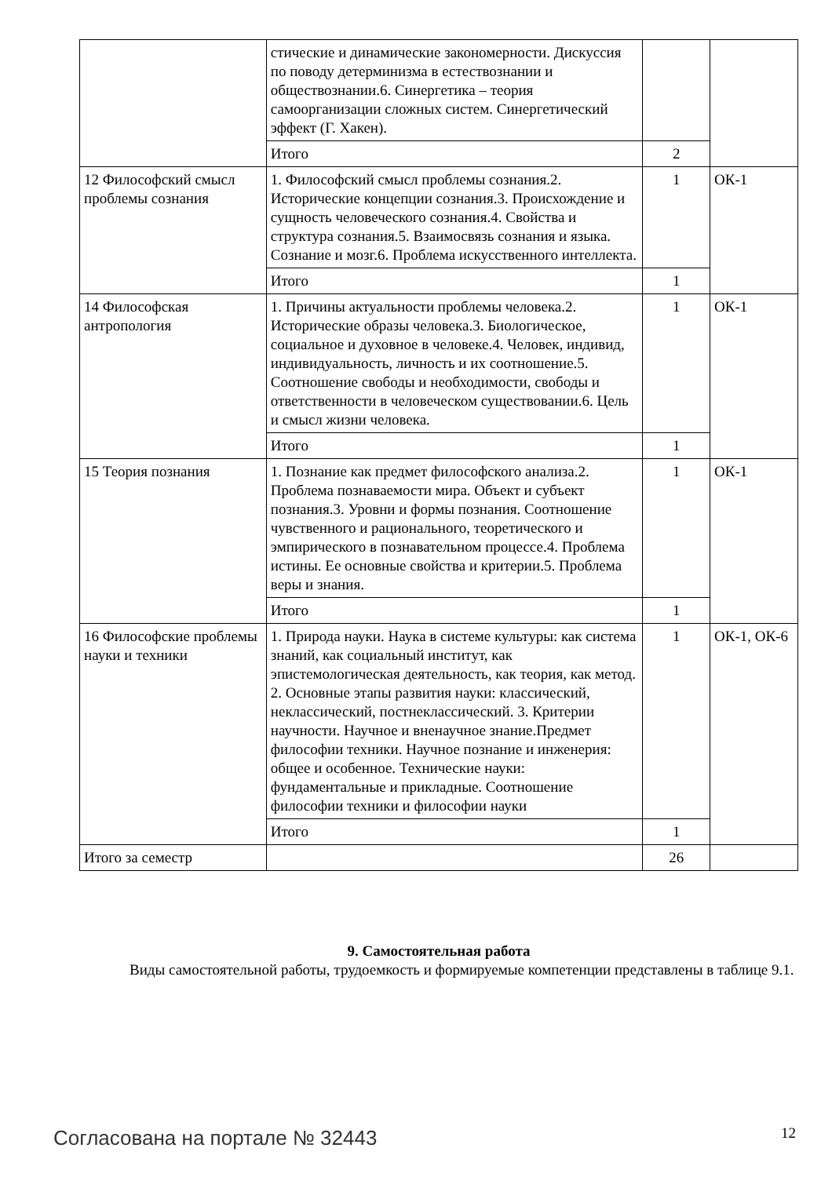| | стические и динамические закономерности. Дискуссия по поводу детерминизма в естествознании и обществознании.6. Синергетика – теория самоорганизации сложных систем. Синергетический эффект (Г. Хакен). | | |
| | Итого | 2 | |
| 12 Философский смысл проблемы сознания | 1. Философский смысл проблемы сознания.2. Исторические концепции сознания.3. Происхождение и сущность человеческого сознания.4. Свойства и структура сознания.5. Взаимосвязь сознания и языка. Сознание и мозг.6. Проблема искусственного интеллекта. | 1 | ОК-1 |
| | Итого | 1 | |
| 14 Философская антропология | 1. Причины актуальности проблемы человека.2. Исторические образы человека.3. Биологическое, социальное и духовное в человеке.4. Человек, индивид, индивидуальность, личность и их соотношение.5. Соотношение свободы и необходимости, свободы и ответственности в человеческом существовании.6. Цель и смысл жизни человека. | 1 | ОК-1 |
| | Итого | 1 | |
| 15 Теория познания | 1. Познание как предмет философского анализа.2. Проблема познаваемости мира. Объект и субъект познания.3. Уровни и формы познания. Соотношение чувственного и рационального, теоретического и эмпирического в познавательном процессе.4. Проблема истины. Ее основные свойства и критерии.5. Проблема веры и знания. | 1 | ОК-1 |
| | Итого | 1 | |
| 16 Философские проблемы науки и техники | 1. Природа науки. Наука в системе культуры: как система знаний, как социальный институт, как эпистемологическая деятельность, как теория, как метод. 2. Основные этапы развития науки: классический, неклассический, постнеклассический. 3. Критерии научности. Научное и вненаучное знание.Предмет философии техники. Научное познание и инженерия: общее и особенное. Технические науки: фундаментальные и прикладные. Соотношение философии техники и философии науки | 1 | ОК-1, ОК-6 |
| | Итого | 1 | |
| Итого за семестр | | 26 | |
9. Самостоятельная работа
Виды самостоятельной работы, трудоемкость и формируемые компетенции представлены в таблице 9.1.
Согласована на портале № 32443 12